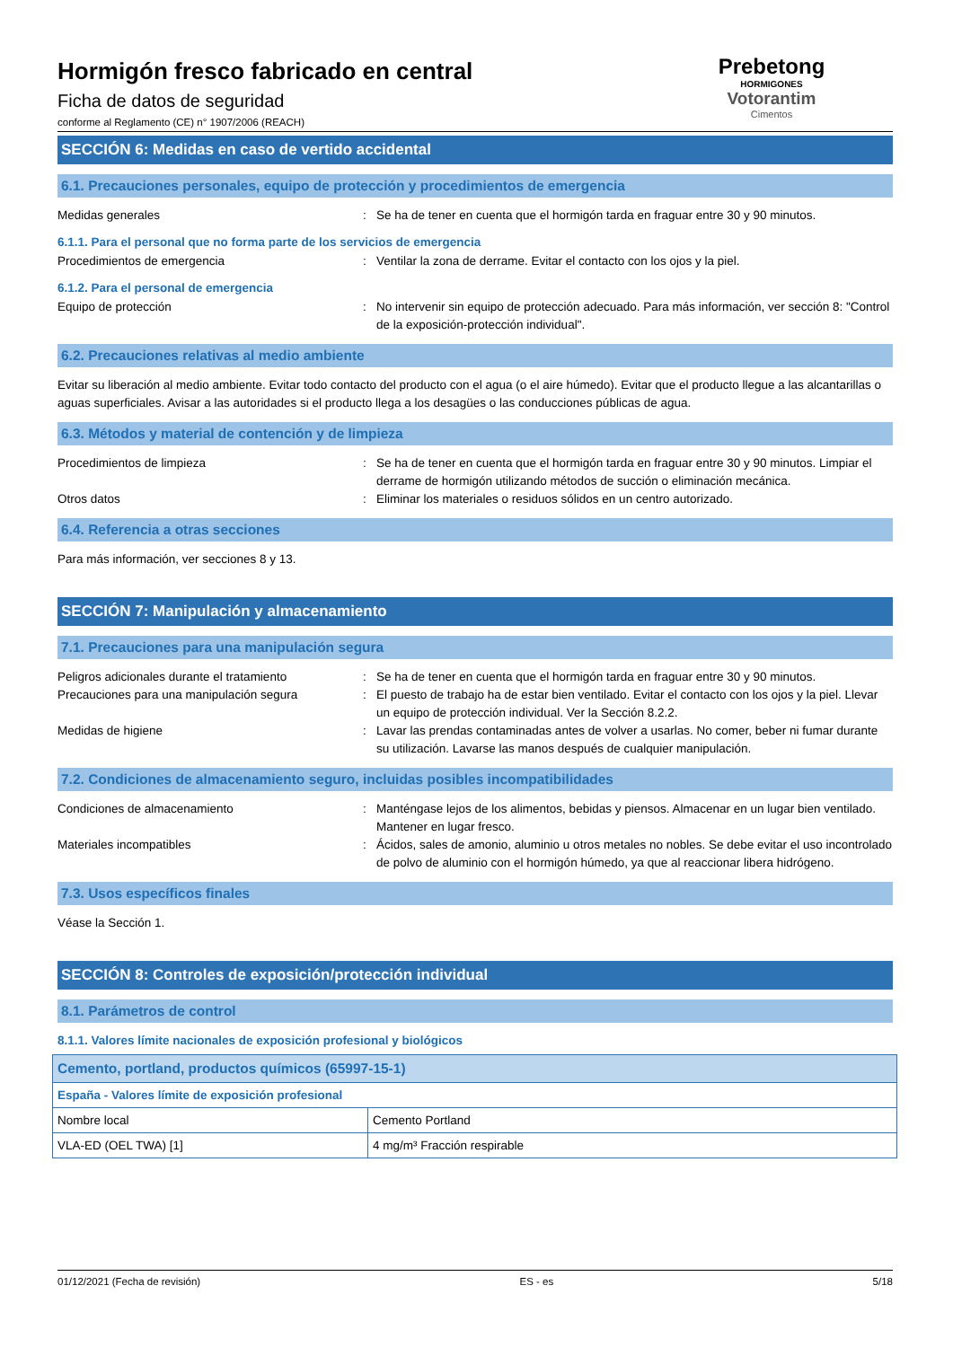Hormigón fresco fabricado en central
Ficha de datos de seguridad
conforme al Reglamento (CE) n° 1907/2006 (REACH)
Prebetong
HORMIGONES
Votorantim
Cimentos
SECCIÓN 6: Medidas en caso de vertido accidental
6.1. Precauciones personales, equipo de protección y procedimientos de emergencia
Medidas generales : Se ha de tener en cuenta que el hormigón tarda en fraguar entre 30 y 90 minutos.
6.1.1. Para el personal que no forma parte de los servicios de emergencia
Procedimientos de emergencia : Ventilar la zona de derrame. Evitar el contacto con los ojos y la piel.
6.1.2. Para el personal de emergencia
Equipo de protección : No intervenir sin equipo de protección adecuado. Para más información, ver sección 8: "Control de la exposición-protección individual".
6.2. Precauciones relativas al medio ambiente
Evitar su liberación al medio ambiente. Evitar todo contacto del producto con el agua (o el aire húmedo). Evitar que el producto llegue a las alcantarillas o aguas superficiales. Avisar a las autoridades si el producto llega a los desagües o las conducciones públicas de agua.
6.3. Métodos y material de contención y de limpieza
Procedimientos de limpieza : Se ha de tener en cuenta que el hormigón tarda en fraguar entre 30 y 90 minutos. Limpiar el derrame de hormigón utilizando métodos de succión o eliminación mecánica.
Otros datos : Eliminar los materiales o residuos sólidos en un centro autorizado.
6.4. Referencia a otras secciones
Para más información, ver secciones 8 y 13.
SECCIÓN 7: Manipulación y almacenamiento
7.1. Precauciones para una manipulación segura
Peligros adicionales durante el tratamiento
: Se ha de tener en cuenta que el hormigón tarda en fraguar entre 30 y 90 minutos.
Precauciones para una manipulación segura : El puesto de trabajo ha de estar bien ventilado. Evitar el contacto con los ojos y la piel. Llevar un equipo de protección individual. Ver la Sección 8.2.2.
Medidas de higiene : Lavar las prendas contaminadas antes de volver a usarlas. No comer, beber ni fumar durante su utilización. Lavarse las manos después de cualquier manipulación.
7.2. Condiciones de almacenamiento seguro, incluidas posibles incompatibilidades
Condiciones de almacenamiento : Manténgase lejos de los alimentos, bebidas y piensos. Almacenar en un lugar bien ventilado. Mantener en lugar fresco.
Materiales incompatibles : Ácidos, sales de amonio, aluminio u otros metales no nobles. Se debe evitar el uso incontrolado de polvo de aluminio con el hormigón húmedo, ya que al reaccionar libera hidrógeno.
7.3. Usos específicos finales
Véase la Sección 1.
SECCIÓN 8: Controles de exposición/protección individual
8.1. Parámetros de control
8.1.1. Valores límite nacionales de exposición profesional y biológicos
| Cemento, portland, productos químicos (65997-15-1) | |
| España - Valores límite de exposición profesional | |
| Nombre local | Cemento Portland |
| VLA-ED (OEL TWA) [1] | 4 mg/m³ Fracción respirable |
01/12/2021 (Fecha de revisión) ES - es 5/18